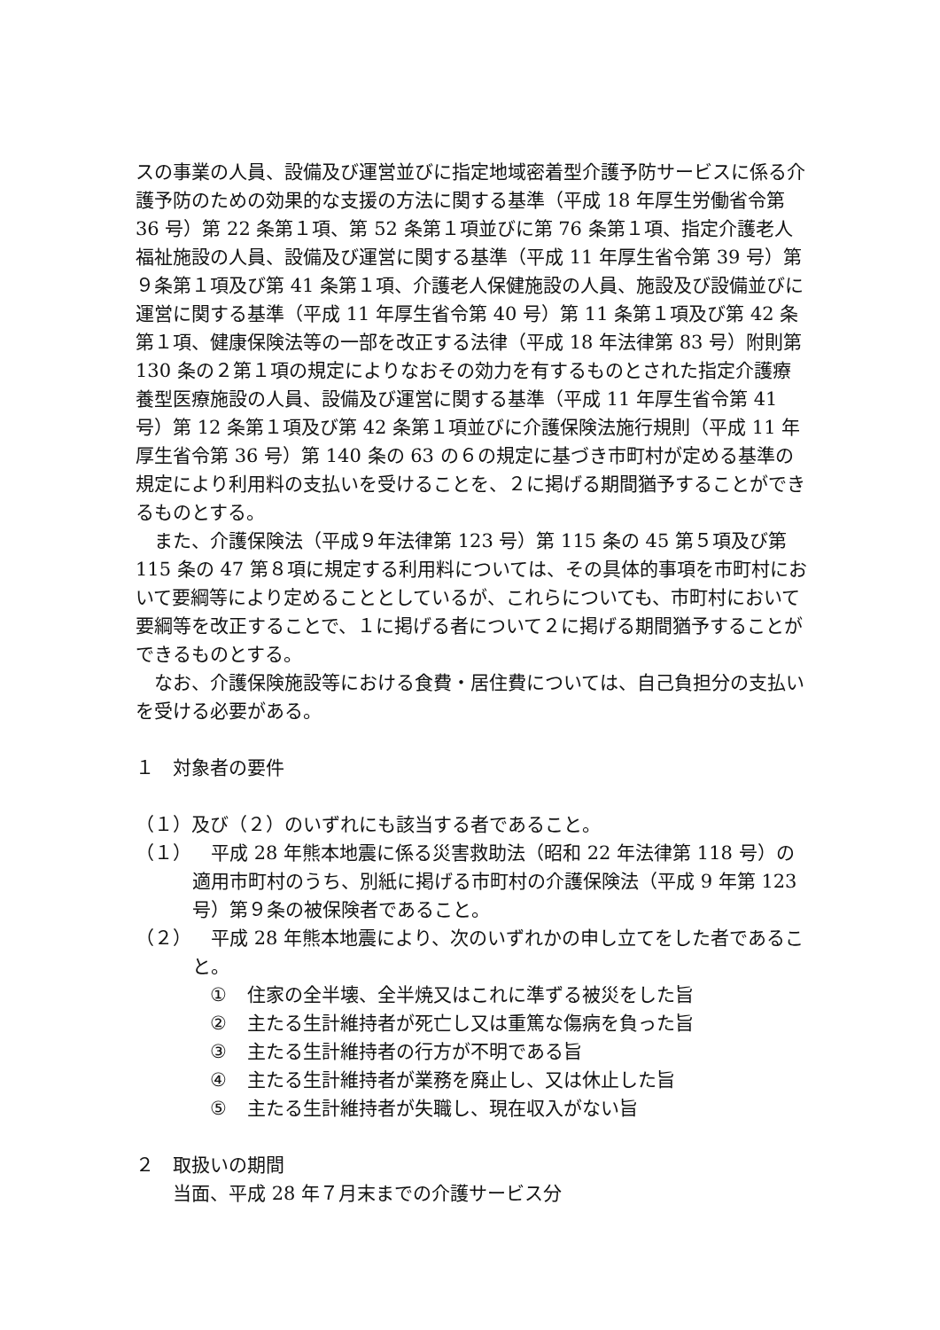スの事業の人員、設備及び運営並びに指定地域密着型介護予防サービスに係る介護予防のための効果的な支援の方法に関する基準（平成 18 年厚生労働省令第 36 号）第 22 条第１項、第 52 条第１項並びに第 76 条第１項、指定介護老人福祉施設の人員、設備及び運営に関する基準（平成 11 年厚生省令第 39 号）第９条第１項及び第 41 条第１項、介護老人保健施設の人員、施設及び設備並びに運営に関する基準（平成 11 年厚生省令第 40 号）第 11 条第１項及び第 42 条第１項、健康保険法等の一部を改正する法律（平成 18 年法律第 83 号）附則第 130 条の２第１項の規定によりなおその効力を有するものとされた指定介護療養型医療施設の人員、設備及び運営に関する基準（平成 11 年厚生省令第 41 号）第 12 条第１項及び第 42 条第１項並びに介護保険法施行規則（平成 11 年厚生省令第 36 号）第 140 条の 63 の６の規定に基づき市町村が定める基準の規定により利用料の支払いを受けることを、２に掲げる期間猶予することができるものとする。
また、介護保険法（平成９年法律第 123 号）第 115 条の 45 第５項及び第 115 条の 47 第８項に規定する利用料については、その具体的事項を市町村において要綱等により定めることとしているが、これらについても、市町村において要綱等を改正することで、１に掲げる者について２に掲げる期間猶予することができるものとする。
なお、介護保険施設等における食費・居住費については、自己負担分の支払いを受ける必要がある。
１　対象者の要件
（１）及び（２）のいずれにも該当する者であること。
（１）　平成 28 年熊本地震に係る災害救助法（昭和 22 年法律第 118 号）の適用市町村のうち、別紙に掲げる市町村の介護保険法（平成 9 年第 123 号）第９条の被保険者であること。
（２）　平成 28 年熊本地震により、次のいずれかの申し立てをした者であること。
① 住家の全半壊、全半焼又はこれに準ずる被災をした旨
② 主たる生計維持者が死亡し又は重篤な傷病を負った旨
③ 主たる生計維持者の行方が不明である旨
④ 主たる生計維持者が業務を廃止し、又は休止した旨
⑤ 主たる生計維持者が失職し、現在収入がない旨
２　取扱いの期間
当面、平成 28 年７月末までの介護サービス分